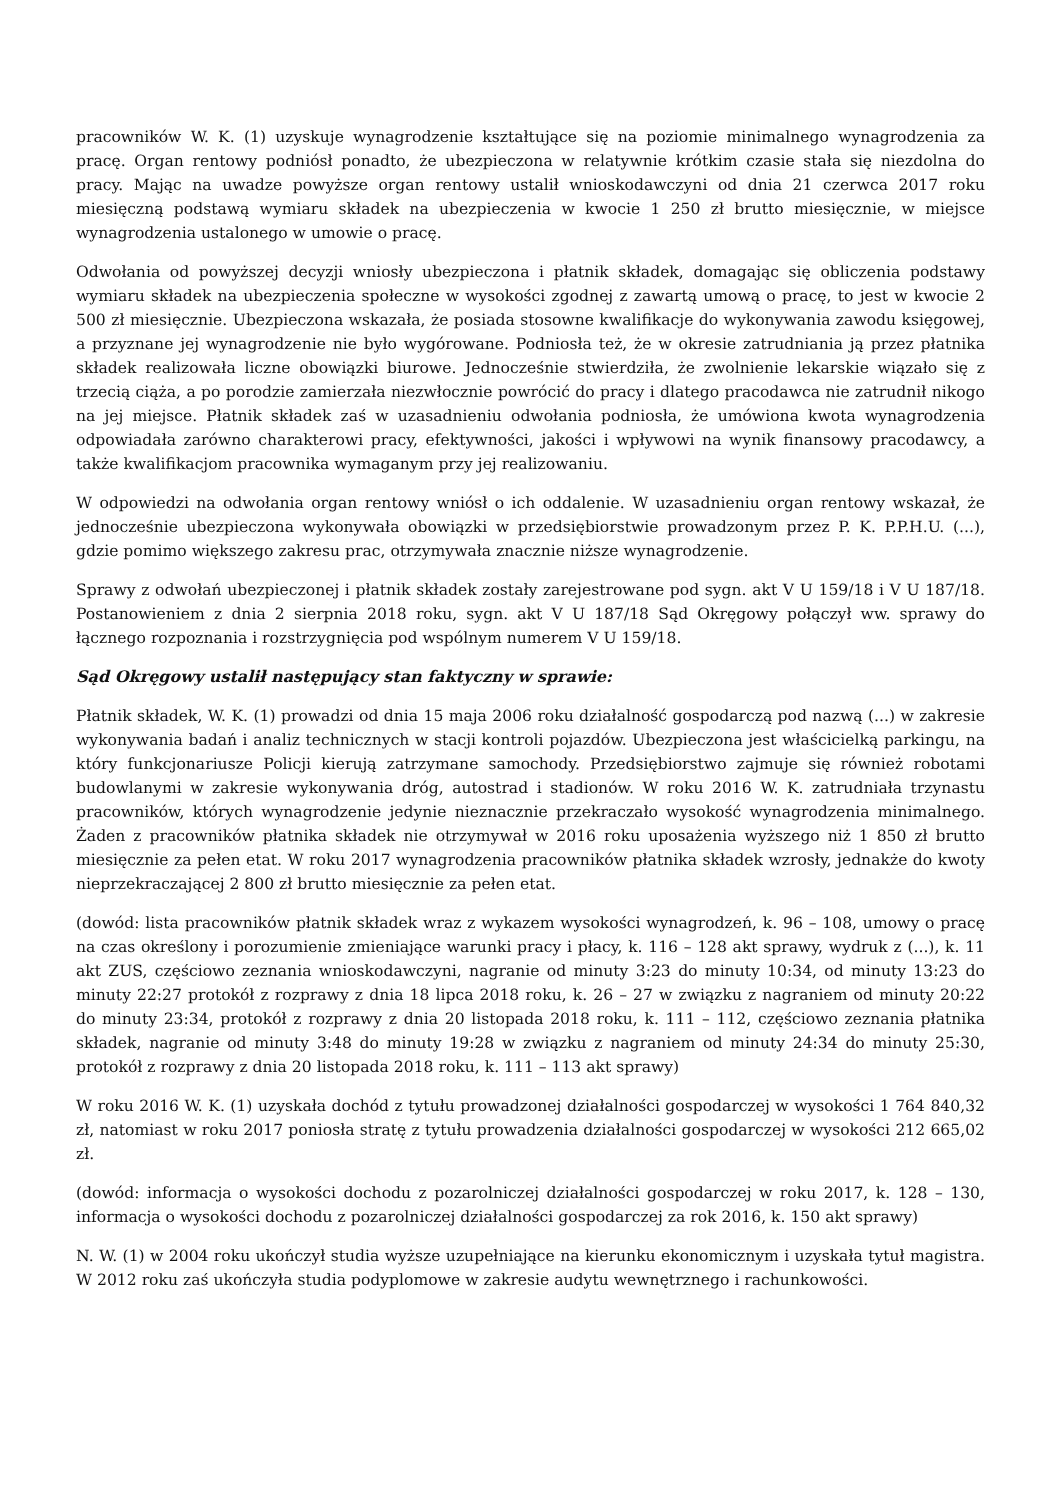pracowników W. K. (1) uzyskuje wynagrodzenie kształtujące się na poziomie minimalnego wynagrodzenia za pracę. Organ rentowy podniósł ponadto, że ubezpieczona w relatywnie krótkim czasie stała się niezdolna do pracy. Mając na uwadze powyższe organ rentowy ustalił wnioskodawczyni od dnia 21 czerwca 2017 roku miesięczną podstawą wymiaru składek na ubezpieczenia w kwocie 1 250 zł brutto miesięcznie, w miejsce wynagrodzenia ustalonego w umowie o pracę.
Odwołania od powyższej decyzji wniosły ubezpieczona i płatnik składek, domagając się obliczenia podstawy wymiaru składek na ubezpieczenia społeczne w wysokości zgodnej z zawartą umową o pracę, to jest w kwocie 2 500 zł miesięcznie. Ubezpieczona wskazała, że posiada stosowne kwalifikacje do wykonywania zawodu księgowej, a przyznane jej wynagrodzenie nie było wygórowane. Podniosła też, że w okresie zatrudniania ją przez płatnika składek realizowała liczne obowiązki biurowe. Jednocześnie stwierdziła, że zwolnienie lekarskie wiązało się z trzecią ciąża, a po porodzie zamierzała niezwłocznie powrócić do pracy i dlatego pracodawca nie zatrudnił nikogo na jej miejsce. Płatnik składek zaś w uzasadnieniu odwołania podniosła, że umówiona kwota wynagrodzenia odpowiadała zarówno charakterowi pracy, efektywności, jakości i wpływowi na wynik finansowy pracodawcy, a także kwalifikacjom pracownika wymaganym przy jej realizowaniu.
W odpowiedzi na odwołania organ rentowy wniósł o ich oddalenie. W uzasadnieniu organ rentowy wskazał, że jednocześnie ubezpieczona wykonywała obowiązki w przedsiębiorstwie prowadzonym przez P. K. P.P.H.U. (...), gdzie pomimo większego zakresu prac, otrzymywała znacznie niższe wynagrodzenie.
Sprawy z odwołań ubezpieczonej i płatnik składek zostały zarejestrowane pod sygn. akt V U 159/18 i V U 187/18. Postanowieniem z dnia 2 sierpnia 2018 roku, sygn. akt V U 187/18 Sąd Okręgowy połączył ww. sprawy do łącznego rozpoznania i rozstrzygnięcia pod wspólnym numerem V U 159/18.
Sąd Okręgowy ustalił następujący stan faktyczny w sprawie:
Płatnik składek, W. K. (1) prowadzi od dnia 15 maja 2006 roku działalność gospodarczą pod nazwą (...) w zakresie wykonywania badań i analiz technicznych w stacji kontroli pojazdów. Ubezpieczona jest właścicielką parkingu, na który funkcjonariusze Policji kierują zatrzymane samochody. Przedsiębiorstwo zajmuje się również robotami budowlanymi w zakresie wykonywania dróg, autostrad i stadionów. W roku 2016 W. K. zatrudniała trzynastu pracowników, których wynagrodzenie jedynie nieznacznie przekraczało wysokość wynagrodzenia minimalnego. Żaden z pracowników płatnika składek nie otrzymywał w 2016 roku uposażenia wyższego niż 1 850 zł brutto miesięcznie za pełen etat. W roku 2017 wynagrodzenia pracowników płatnika składek wzrosły, jednakże do kwoty nieprzekraczającej 2 800 zł brutto miesięcznie za pełen etat.
(dowód: lista pracowników płatnik składek wraz z wykazem wysokości wynagrodzeń, k. 96 – 108, umowy o pracę na czas określony i porozumienie zmieniające warunki pracy i płacy, k. 116 – 128 akt sprawy, wydruk z (...), k. 11 akt ZUS, częściowo zeznania wnioskodawczyni, nagranie od minuty 3:23 do minuty 10:34, od minuty 13:23 do minuty 22:27 protokół z rozprawy z dnia 18 lipca 2018 roku, k. 26 – 27 w związku z nagraniem od minuty 20:22 do minuty 23:34, protokół z rozprawy z dnia 20 listopada 2018 roku, k. 111 – 112, częściowo zeznania płatnika składek, nagranie od minuty 3:48 do minuty 19:28 w związku z nagraniem od minuty 24:34 do minuty 25:30, protokół z rozprawy z dnia 20 listopada 2018 roku, k. 111 – 113 akt sprawy)
W roku 2016 W. K. (1) uzyskała dochód z tytułu prowadzonej działalności gospodarczej w wysokości 1 764 840,32 zł, natomiast w roku 2017 poniosła stratę z tytułu prowadzenia działalności gospodarczej w wysokości 212 665,02 zł.
(dowód: informacja o wysokości dochodu z pozarolniczej działalności gospodarczej w roku 2017, k. 128 – 130, informacja o wysokości dochodu z pozarolniczej działalności gospodarczej za rok 2016, k. 150 akt sprawy)
N. W. (1) w 2004 roku ukończył studia wyższe uzupełniające na kierunku ekonomicznym i uzyskała tytuł magistra. W 2012 roku zaś ukończyła studia podyplomowe w zakresie audytu wewnętrznego i rachunkowości.